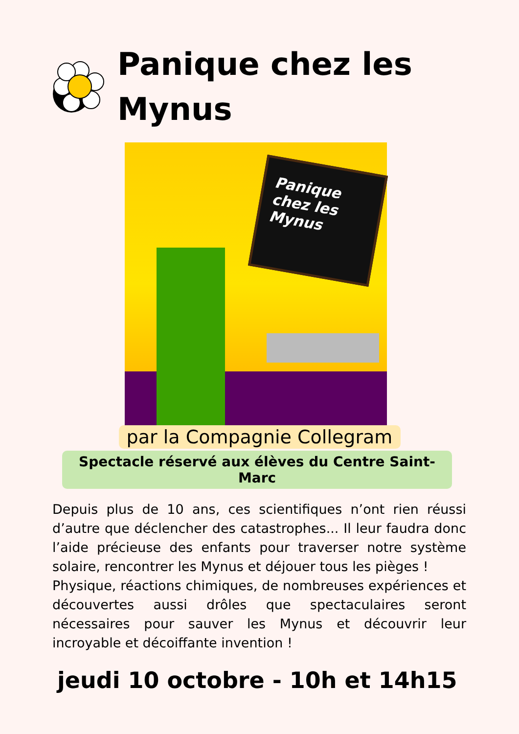Panique chez les
Mynus
Panique chez les Mynus
par la Compagnie Collegram
Spectacle réservé aux élèves du Centre Saint-Marc
Depuis plus de 10 ans, ces scientifiques n’ont rien réussi d’autre que déclencher des catastrophes... Il leur faudra donc l’aide précieuse des enfants pour traverser notre système solaire, rencontrer les Mynus et déjouer tous les pièges !
Physique, réactions chimiques, de nombreuses expériences et découvertes aussi drôles que spectaculaires seront nécessaires pour sauver les Mynus et découvrir leur incroyable et décoiffante invention !
jeudi 10 octobre - 10h et 14h15